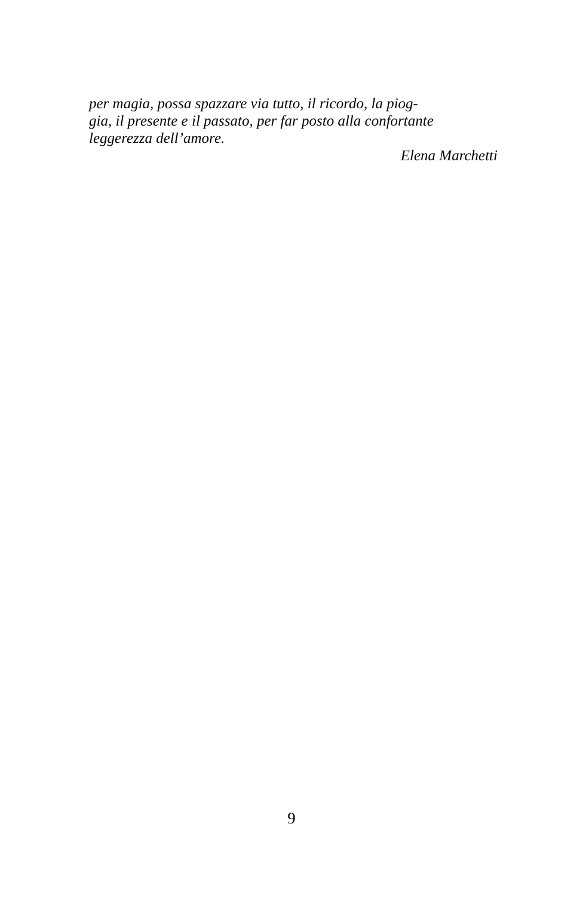per magia, possa spazzare via tutto, il ricordo, la piog-
gia, il presente e il passato, per far posto alla confortante
leggerezza dell’amore.
Elena Marchetti
9